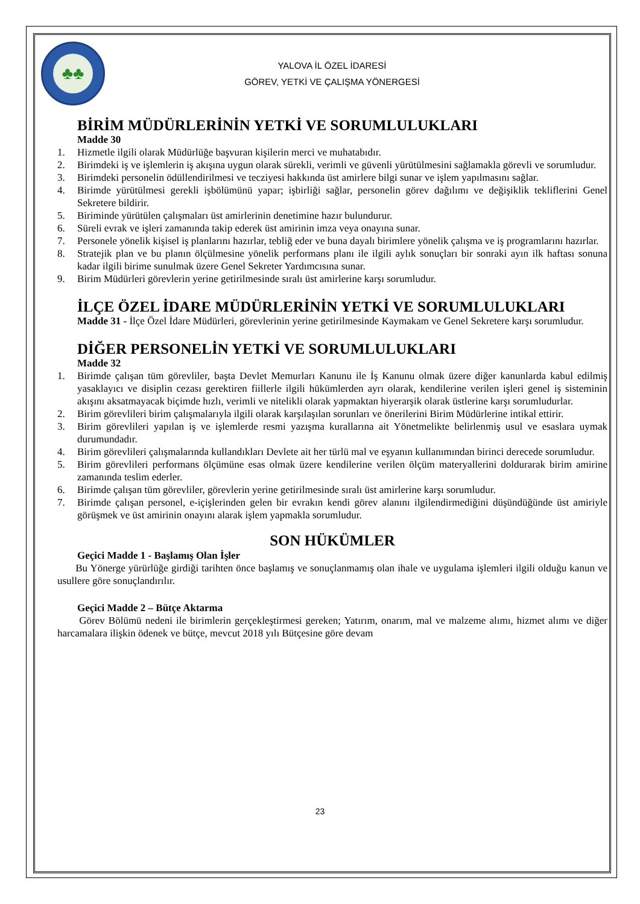♣♣
YALOVA İL ÖZEL İDARESİ
GÖREV, YETKİ VE ÇALIŞMA YÖNERGESİ
BİRİM MÜDÜRLERİNİN YETKİ VE SORUMLULUKLARI
Madde 30
1. Hizmetle ilgili olarak Müdürlüğe başvuran kişilerin merci ve muhatabıdır.
2. Birimdeki iş ve işlemlerin iş akışına uygun olarak sürekli, verimli ve güvenli yürütülmesini sağlamakla görevli ve sorumludur.
3. Birimdeki personelin ödüllendirilmesi ve tecziyesi hakkında üst amirlere bilgi sunar ve işlem yapılmasını sağlar.
4. Birimde yürütülmesi gerekli işbölümünü yapar; işbirliği sağlar, personelin görev dağılımı ve değişiklik tekliflerini Genel Sekretere bildirir.
5. Biriminde yürütülen çalışmaları üst amirlerinin denetimine hazır bulundurur.
6. Süreli evrak ve işleri zamanında takip ederek üst amirinin imza veya onayına sunar.
7. Personele yönelik kişisel iş planlarını hazırlar, tebliğ eder ve buna dayalı birimlere yönelik çalışma ve iş programlarını hazırlar.
8. Stratejik plan ve bu planın ölçülmesine yönelik performans planı ile ilgili aylık sonuçları bir sonraki ayın ilk haftası sonuna kadar ilgili birime sunulmak üzere Genel Sekreter Yardımcısına sunar.
9. Birim Müdürleri görevlerin yerine getirilmesinde sıralı üst amirlerine karşı sorumludur.
İLÇE ÖZEL İDARE MÜDÜRLERİNİN YETKİ VE SORUMLULUKLARI
Madde 31 - İlçe Özel İdare Müdürleri, görevlerinin yerine getirilmesinde Kaymakam ve Genel Sekretere karşı sorumludur.
DİĞER PERSONELİN YETKİ VE SORUMLULUKLARI
Madde 32
1. Birimde çalışan tüm görevliler, başta Devlet Memurları Kanunu ile İş Kanunu olmak üzere diğer kanunlarda kabul edilmiş yasaklayıcı ve disiplin cezası gerektiren fiillerle ilgili hükümlerden ayrı olarak, kendilerine verilen işleri genel iş sisteminin akışını aksatmayacak biçimde hızlı, verimli ve nitelikli olarak yapmaktan hiyerarşik olarak üstlerine karşı sorumludurlar.
2. Birim görevlileri birim çalışmalarıyla ilgili olarak karşılaşılan sorunları ve önerilerini Birim Müdürlerine intikal ettirir.
3. Birim görevlileri yapılan iş ve işlemlerde resmi yazışma kurallarına ait Yönetmelikte belirlenmiş usul ve esaslara uymak durumundadır.
4. Birim görevlileri çalışmalarında kullandıkları Devlete ait her türlü mal ve eşyanın kullanımından birinci derecede sorumludur.
5. Birim görevlileri performans ölçümüne esas olmak üzere kendilerine verilen ölçüm materyallerini doldurarak birim amirine zamanında teslim ederler.
6. Birimde çalışan tüm görevliler, görevlerin yerine getirilmesinde sıralı üst amirlerine karşı sorumludur.
7. Birimde çalışan personel, e-içişlerinden gelen bir evrakın kendi görev alanını ilgilendirmediğini düşündüğünde üst amiriyle görüşmek ve üst amirinin onayını alarak işlem yapmakla sorumludur.
SON HÜKÜMLER
Geçici Madde 1 - Başlamış Olan İşler
Bu Yönerge yürürlüğe girdiği tarihten önce başlamış ve sonuçlanmamış olan ihale ve uygulama işlemleri ilgili olduğu kanun ve usullere göre sonuçlandırılır.
Geçici Madde 2 – Bütçe Aktarma
Görev Bölümü nedeni ile birimlerin gerçekleştirmesi gereken; Yatırım, onarım, mal ve malzeme alımı, hizmet alımı ve diğer harcamalara ilişkin ödenek ve bütçe, mevcut 2018 yılı Bütçesine göre devam
23